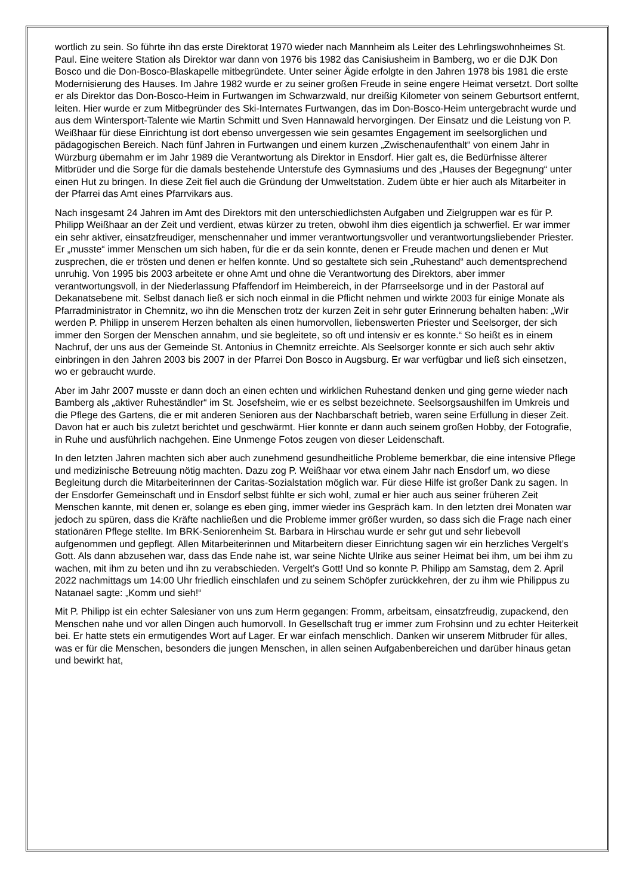wortlich zu sein. So führte ihn das erste Direktorat 1970 wieder nach Mannheim als Leiter des Lehrlingswohnheimes St. Paul. Eine weitere Station als Direktor war dann von 1976 bis 1982 das Canisiusheim in Bamberg, wo er die DJK Don Bosco und die Don-Bosco-Blaskapelle mitbegründete. Unter seiner Ägide erfolgte in den Jahren 1978 bis 1981 die erste Modernisierung des Hauses. Im Jahre 1982 wurde er zu seiner großen Freude in seine engere Heimat versetzt. Dort sollte er als Direktor das Don-Bosco-Heim in Furtwangen im Schwarzwald, nur dreißig Kilometer von seinem Geburtsort entfernt, leiten. Hier wurde er zum Mitbegründer des Ski-Internates Furtwangen, das im Don-Bosco-Heim untergebracht wurde und aus dem Wintersport-Talente wie Martin Schmitt und Sven Hannawald hervorgingen. Der Einsatz und die Leistung von P. Weißhaar für diese Einrichtung ist dort ebenso unvergessen wie sein gesamtes Engagement im seelsorglichen und pädagogischen Bereich. Nach fünf Jahren in Furtwangen und einem kurzen „Zwischenaufenthalt“ von einem Jahr in Würzburg übernahm er im Jahr 1989 die Verantwortung als Direktor in Ensdorf. Hier galt es, die Bedürfnisse älterer Mitbrüder und die Sorge für die damals bestehende Unterstufe des Gymnasiums und des „Hauses der Begegnung“ unter einen Hut zu bringen. In diese Zeit fiel auch die Gründung der Umweltstation. Zudem übte er hier auch als Mitarbeiter in der Pfarrei das Amt eines Pfarrvikars aus.
Nach insgesamt 24 Jahren im Amt des Direktors mit den unterschiedlichsten Aufgaben und Zielgruppen war es für P. Philipp Weißhaar an der Zeit und verdient, etwas kürzer zu treten, obwohl ihm dies eigentlich ja schwerfiel. Er war immer ein sehr aktiver, einsatzfreudiger, menschennaher und immer verantwortungsvoller und verantwortungsliebender Priester. Er „musste“ immer Menschen um sich haben, für die er da sein konnte, denen er Freude machen und denen er Mut zusprechen, die er trösten und denen er helfen konnte. Und so gestaltete sich sein „Ruhestand“ auch dementsprechend unruhig. Von 1995 bis 2003 arbeitete er ohne Amt und ohne die Verantwortung des Direktors, aber immer verantwortungsvoll, in der Niederlassung Pfaffendorf im Heimbereich, in der Pfarrseelsorge und in der Pastoral auf Dekanatsebene mit. Selbst danach ließ er sich noch einmal in die Pflicht nehmen und wirkte 2003 für einige Monate als Pfarradministrator in Chemnitz, wo ihn die Menschen trotz der kurzen Zeit in sehr guter Erinnerung behalten haben: „Wir werden P. Philipp in unserem Herzen behalten als einen humorvollen, liebenswerten Priester und Seelsorger, der sich immer den Sorgen der Menschen annahm, und sie begleitete, so oft und intensiv er es konnte.“ So heißt es in einem Nachruf, der uns aus der Gemeinde St. Antonius in Chemnitz erreichte. Als Seelsorger konnte er sich auch sehr aktiv einbringen in den Jahren 2003 bis 2007 in der Pfarrei Don Bosco in Augsburg. Er war verfügbar und ließ sich einsetzen, wo er gebraucht wurde.
Aber im Jahr 2007 musste er dann doch an einen echten und wirklichen Ruhestand denken und ging gerne wieder nach Bamberg als „aktiver Ruheständler“ im St. Josefsheim, wie er es selbst bezeichnete. Seelsorgsaushilfen im Umkreis und die Pflege des Gartens, die er mit anderen Senioren aus der Nachbarschaft betrieb, waren seine Erfüllung in dieser Zeit. Davon hat er auch bis zuletzt berichtet und geschwärmt. Hier konnte er dann auch seinem großen Hobby, der Fotografie, in Ruhe und ausführlich nachgehen. Eine Unmenge Fotos zeugen von dieser Leidenschaft.
In den letzten Jahren machten sich aber auch zunehmend gesundheitliche Probleme bemerkbar, die eine intensive Pflege und medizinische Betreuung nötig machten. Dazu zog P. Weißhaar vor etwa einem Jahr nach Ensdorf um, wo diese Begleitung durch die Mitarbeiterinnen der Caritas-Sozialstation möglich war. Für diese Hilfe ist großer Dank zu sagen. In der Ensdorfer Gemeinschaft und in Ensdorf selbst fühlte er sich wohl, zumal er hier auch aus seiner früheren Zeit Menschen kannte, mit denen er, solange es eben ging, immer wieder ins Gespräch kam. In den letzten drei Monaten war jedoch zu spüren, dass die Kräfte nachließen und die Probleme immer größer wurden, so dass sich die Frage nach einer stationären Pflege stellte. Im BRK-Seniorenheim St. Barbara in Hirschau wurde er sehr gut und sehr liebevoll aufgenommen und gepflegt. Allen Mitarbeiterinnen und Mitarbeitern dieser Einrichtung sagen wir ein herzliches Vergelt’s Gott. Als dann abzusehen war, dass das Ende nahe ist, war seine Nichte Ulrike aus seiner Heimat bei ihm, um bei ihm zu wachen, mit ihm zu beten und ihn zu verabschieden. Vergelt’s Gott! Und so konnte P. Philipp am Samstag, dem 2. April 2022 nachmittags um 14:00 Uhr friedlich einschlafen und zu seinem Schöpfer zurückkehren, der zu ihm wie Philippus zu Natanael sagte: „Komm und sieh!“
Mit P. Philipp ist ein echter Salesianer von uns zum Herrn gegangen: Fromm, arbeitsam, einsatzfreudig, zupackend, den Menschen nahe und vor allen Dingen auch humorvoll. In Gesellschaft trug er immer zum Frohsinn und zu echter Heiterkeit bei. Er hatte stets ein ermutigendes Wort auf Lager. Er war einfach menschlich. Danken wir unserem Mitbruder für alles, was er für die Menschen, besonders die jungen Menschen, in allen seinen Aufgabenbereichen und darüber hinaus getan und bewirkt hat,